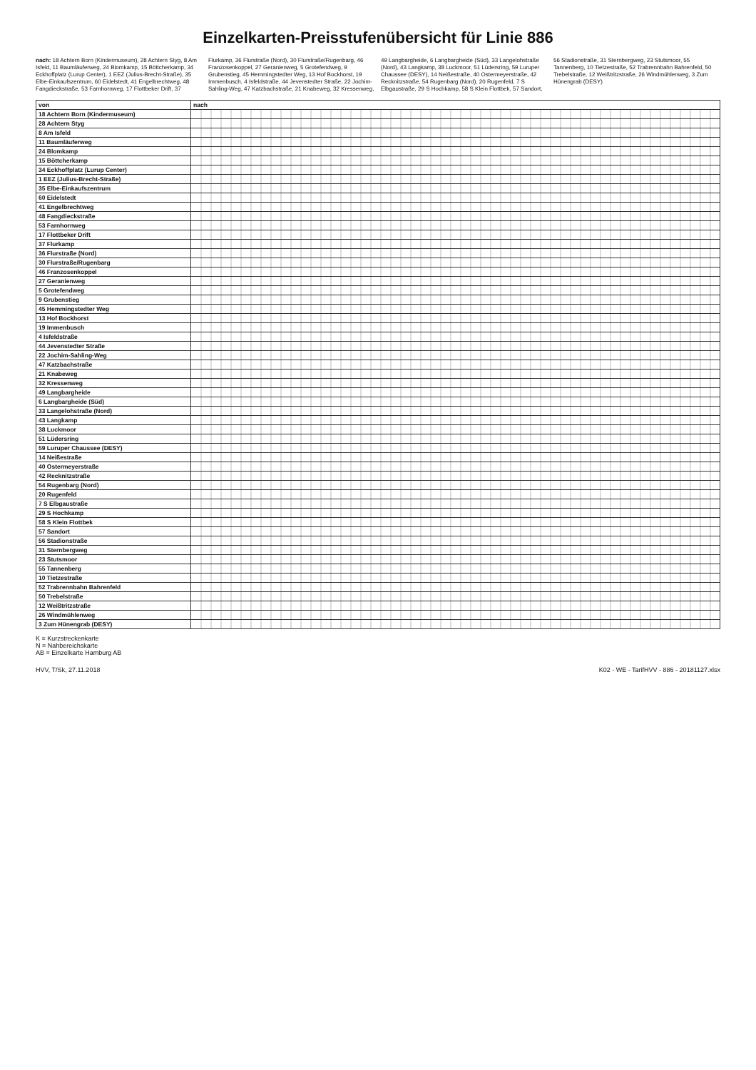Einzelkarten-Preisstufenübersicht für Linie 886
nach: 18 Achtern Born (Kindermuseum), 28 Achtern Styg, 8 Am Isfeld, 11 Baumläuferweg, 24 Blomkamp, 15 Böttcherkamp, 34 Eckhoffplatz (Lurup Center), 1 EEZ (Julius-Brecht-Straße), 35 Elbe-Einkaufszentrum, 60 Eidelstedt, 41 Engelbrechtweg, 48 Fangdieckstraße, 53 Farnhornweg, 17 Flottbeker Drift, 37 Flurkamp, 36 Flurstraße (Nord), 30 Flurstraße/Rugenbarg, 46 Franzosenkoppel, 27 Geranienweg, 5 Grotefendweg, 9 Grubenstieg, 45 Hemmingstedter Weg, 13 Hof Bockhorst, 19 Immenbusch, 4 Isfeldstraße, 44 Jevenstedter Straße, 22 Jochim-Sahling-Weg, 47 Katzbachstraße, 21 Knabeweg, 32 Kressenweg, 49 Langbargheide, 6 Langbargheide (Süd), 33 Langelohstraße (Nord), 43 Langkamp, 38 Luckmoor, 51 Lüdersring, 59 Luruper Chaussee (DESY), 14 Neißestraße, 40 Ostermeyerstraße, 42 Recknitzstraße, 54 Rugenbarg (Nord), 20 Rugenfeld, 7 S Elbgaustraße, 29 S Hochkamp, 58 S Klein Flottbek, 57 Sandort, 56 Stadionstraße, 31 Sternbergweg, 23 Stutsmoor, 55 Tannenberg, 10 Tietzestraße, 52 Trabrennbahn Bahrenfeld, 50 Trebelstraße, 12 Weißtritzstraße, 26 Windmühlenweg, 3 Zum Hünengrab (DESY)
| von | nach |
| --- | --- |
| 18 Achtern Born (Kindermuseum) | |
| 28 Achtern Styg | |
| 8 Am Isfeld | |
| 11 Baumläuferweg | |
| 24 Blomkamp | |
| 15 Böttcherkamp | |
| 34 Eckhoffplatz (Lurup Center) | |
| 1 EEZ (Julius-Brecht-Straße) | |
| 35 Elbe-Einkaufszentrum | |
| 60 Eidelstedt | |
| 41 Engelbrechtweg | |
| 48 Fangdieckstraße | |
| 53 Farnhornweg | |
| 17 Flottbeker Drift | |
| 37 Flurkamp | |
| 36 Flurstraße (Nord) | |
| 30 Flurstraße/Rugenbarg | |
| 46 Franzosenkoppel | |
| 27 Geranienweg | |
| 5 Grotefendweg | |
| 9 Grubenstieg | |
| 45 Hemmingstedter Weg | |
| 13 Hof Bockhorst | |
| 19 Immenbusch | |
| 4 Isfeldstraße | |
| 44 Jevenstedter Straße | |
| 22 Jochim-Sahling-Weg | |
| 47 Katzbachstraße | |
| 21 Knabeweg | |
| 32 Kressenweg | |
| 49 Langbargheide | |
| 6 Langbargheide (Süd) | |
| 33 Langelohstraße (Nord) | |
| 43 Langkamp | |
| 38 Luckmoor | |
| 51 Lüdersring | |
| 59 Luruper Chaussee (DESY) | |
| 14 Neißestraße | |
| 40 Ostermeyerstraße | |
| 42 Recknitzstraße | |
| 54 Rugenbarg (Nord) | |
| 20 Rugenfeld | |
| 7 S Elbgaustraße | |
| 29 S Hochkamp | |
| 58 S Klein Flottbek | |
| 57 Sandort | |
| 56 Stadionstraße | |
| 31 Sternbergweg | |
| 23 Stutsmoor | |
| 55 Tannenberg | |
| 10 Tietzestraße | |
| 52 Trabrennbahn Bahrenfeld | |
| 50 Trebelstraße | |
| 12 Weißtritzstraße | |
| 26 Windmühlenweg | |
| 3 Zum Hünengrab (DESY) | |
K = Kurzstreckenkarte
N = Nahbereichskarte
AB = Einzelkarte Hamburg AB
HVV, T/Sk, 27.11.2018 K02 - WE - TarifHVV - 886 - 20181127.xlsx